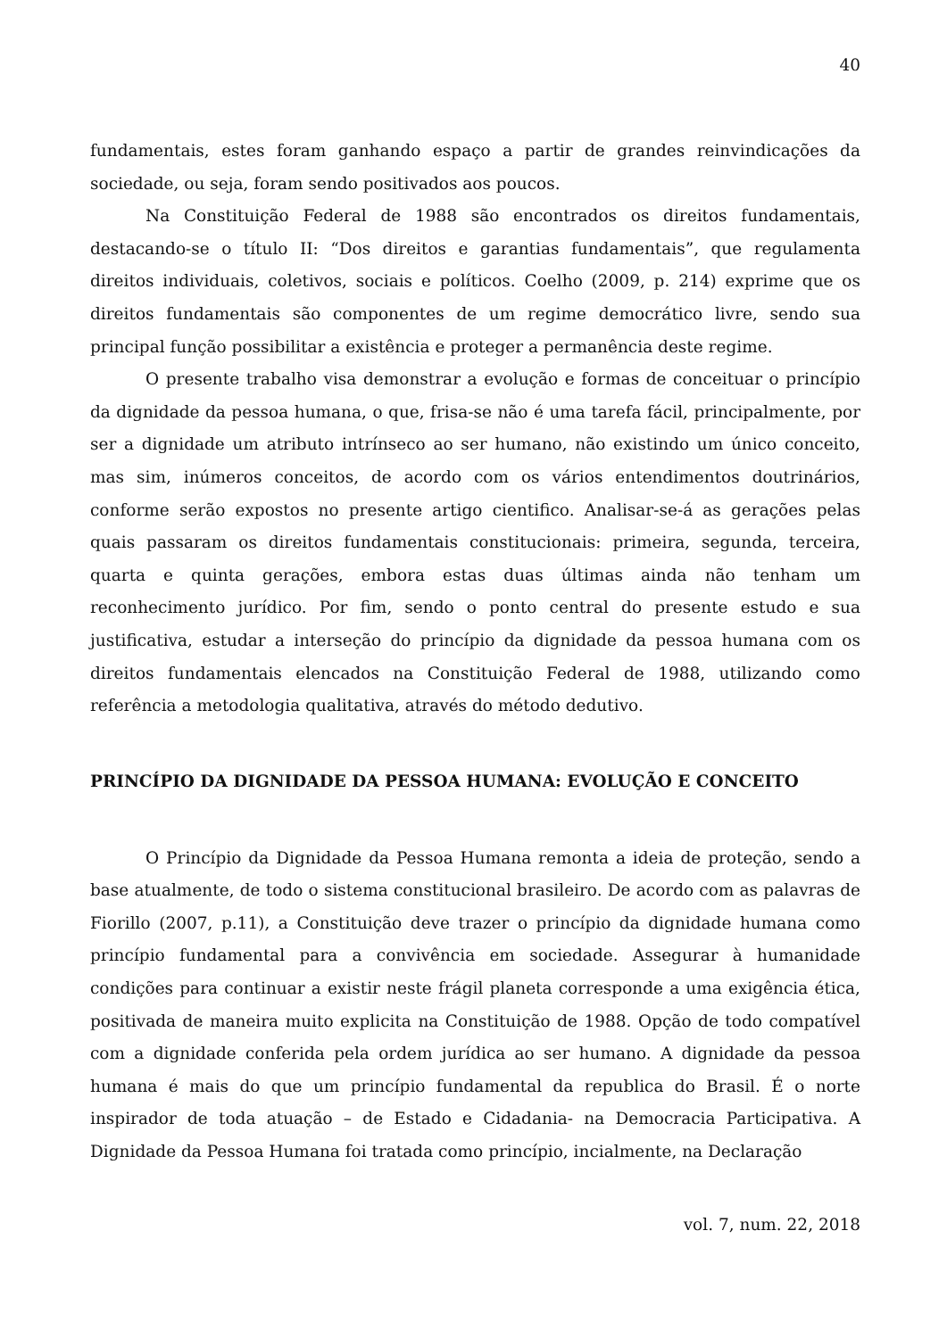40
fundamentais, estes foram ganhando espaço a partir de grandes reinvindicações da sociedade, ou seja, foram sendo positivados aos poucos.
Na Constituição Federal de 1988 são encontrados os direitos fundamentais, destacando-se o título II: “Dos direitos e garantias fundamentais”, que regulamenta direitos individuais, coletivos, sociais e políticos. Coelho (2009, p. 214) exprime que os direitos fundamentais são componentes de um regime democrático livre, sendo sua principal função possibilitar a existência e proteger a permanência deste regime.
O presente trabalho visa demonstrar a evolução e formas de conceituar o princípio da dignidade da pessoa humana, o que, frisa-se não é uma tarefa fácil, principalmente, por ser a dignidade um atributo intrínseco ao ser humano, não existindo um único conceito, mas sim, inúmeros conceitos, de acordo com os vários entendimentos doutrinários, conforme serão expostos no presente artigo cientifico. Analisar-se-á as gerações pelas quais passaram os direitos fundamentais constitucionais: primeira, segunda, terceira, quarta e quinta gerações, embora estas duas últimas ainda não tenham um reconhecimento jurídico. Por fim, sendo o ponto central do presente estudo e sua justificativa, estudar a interseção do princípio da dignidade da pessoa humana com os direitos fundamentais elencados na Constituição Federal de 1988, utilizando como referência a metodologia qualitativa, através do método dedutivo.
PRINCÍPIO DA DIGNIDADE DA PESSOA HUMANA: EVOLUÇÃO E CONCEITO
O Princípio da Dignidade da Pessoa Humana remonta a ideia de proteção, sendo a base atualmente, de todo o sistema constitucional brasileiro. De acordo com as palavras de Fiorillo (2007, p.11), a Constituição deve trazer o princípio da dignidade humana como princípio fundamental para a convivência em sociedade. Assegurar à humanidade condições para continuar a existir neste frágil planeta corresponde a uma exigência ética, positivada de maneira muito explicita na Constituição de 1988. Opção de todo compatível com a dignidade conferida pela ordem jurídica ao ser humano. A dignidade da pessoa humana é mais do que um princípio fundamental da republica do Brasil. É o norte inspirador de toda atuação – de Estado e Cidadania- na Democracia Participativa. A Dignidade da Pessoa Humana foi tratada como princípio, incialmente, na Declaração
vol. 7, num. 22, 2018